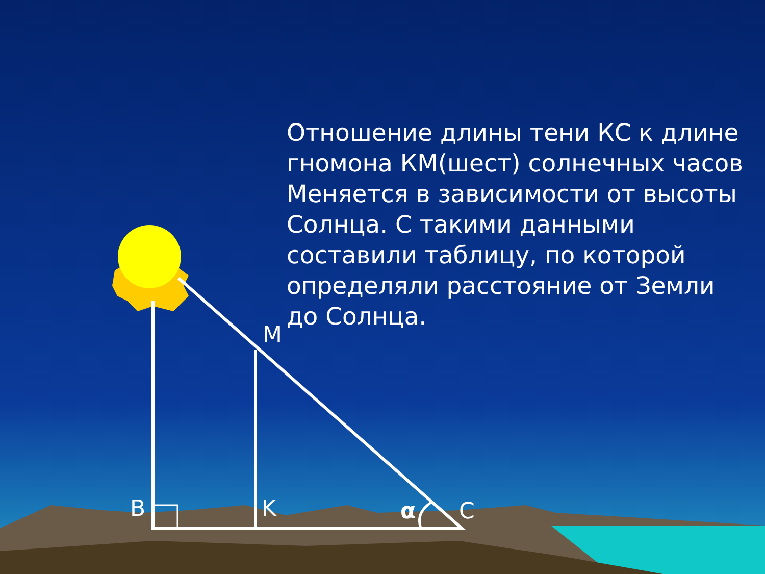Отношение длины тени КС к длине гномона КМ(шест) солнечных часов Меняется в зависимости от высоты Солнца. С такими данными составили таблицу, по которой определяли расстояние от Земли до Солнца.
M
B K α C